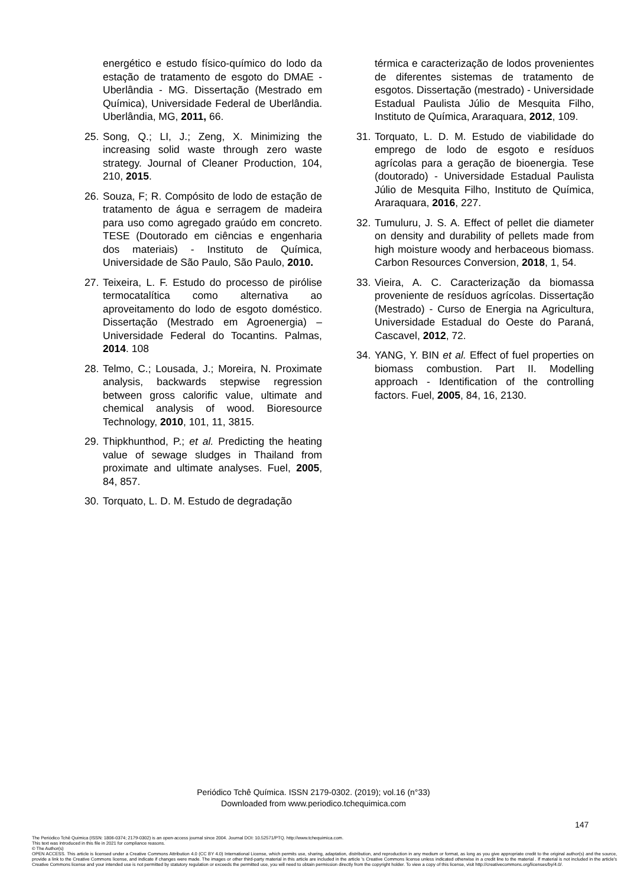energético e estudo físico-químico do lodo da estação de tratamento de esgoto do DMAE - Uberlândia - MG. Dissertação (Mestrado em Química), Universidade Federal de Uberlândia. Uberlândia, MG, 2011, 66.
25. Song, Q.; LI, J.; Zeng, X. Minimizing the increasing solid waste through zero waste strategy. Journal of Cleaner Production, 104, 210, 2015.
26. Souza, F; R. Compósito de lodo de estação de tratamento de água e serragem de madeira para uso como agregado graúdo em concreto. TESE (Doutorado em ciências e engenharia dos materiais) - Instituto de Química, Universidade de São Paulo, São Paulo, 2010.
27. Teixeira, L. F. Estudo do processo de pirólise termocatalítica como alternativa ao aproveitamento do lodo de esgoto doméstico. Dissertação (Mestrado em Agroenergia) – Universidade Federal do Tocantins. Palmas, 2014. 108
28. Telmo, C.; Lousada, J.; Moreira, N. Proximate analysis, backwards stepwise regression between gross calorific value, ultimate and chemical analysis of wood. Bioresource Technology, 2010, 101, 11, 3815.
29. Thipkhunthod, P.; et al. Predicting the heating value of sewage sludges in Thailand from proximate and ultimate analyses. Fuel, 2005, 84, 857.
30. Torquato, L. D. M. Estudo de degradação
térmica e caracterização de lodos provenientes de diferentes sistemas de tratamento de esgotos. Dissertação (mestrado) - Universidade Estadual Paulista Júlio de Mesquita Filho, Instituto de Química, Araraquara, 2012, 109.
31. Torquato, L. D. M. Estudo de viabilidade do emprego de lodo de esgoto e resíduos agrícolas para a geração de bioenergia. Tese (doutorado) - Universidade Estadual Paulista Júlio de Mesquita Filho, Instituto de Química, Araraquara, 2016, 227.
32. Tumuluru, J. S. A. Effect of pellet die diameter on density and durability of pellets made from high moisture woody and herbaceous biomass. Carbon Resources Conversion, 2018, 1, 54.
33. Vieira, A. C. Caracterização da biomassa proveniente de resíduos agrícolas. Dissertação (Mestrado) - Curso de Energia na Agricultura, Universidade Estadual do Oeste do Paraná, Cascavel, 2012, 72.
34. YANG, Y. BIN et al. Effect of fuel properties on biomass combustion. Part II. Modelling approach - Identification of the controlling factors. Fuel, 2005, 84, 16, 2130.
Periódico Tchê Química. ISSN 2179-0302. (2019); vol.16 (n°33)
Downloaded from www.periodico.tchequimica.com
147
The Periódico Tchê Química (ISSN: 1806-0374; 2179-0302) is an open-access journal since 2004. Journal DOI: 10.52571/PTQ. http://www.tchequimica.com.
This text was introduced in this file in 2021 for compliance reasons.
© The Author(s)
OPEN ACCESS. This article is licensed under a Creative Commons Attribution 4.0 (CC BY 4.0) International License, which permits use, sharing, adaptation, distribution, and reproduction in any medium or format, as long as you give appropriate credit to the original author(s) and the source, provide a link to the Creative Commons license, and indicate if changes were made. The images or other third-party material in this article are included in the article 's Creative Commons license unless indicated otherwise in a credit line to the material . If material is not included in the article's Creative Commons license and your intended use is not permitted by statutory regulation or exceeds the permitted use, you will need to obtain permission directly from the copyright holder. To view a copy of this license, visit http://creativecommons.org/licenses/by/4.0/.